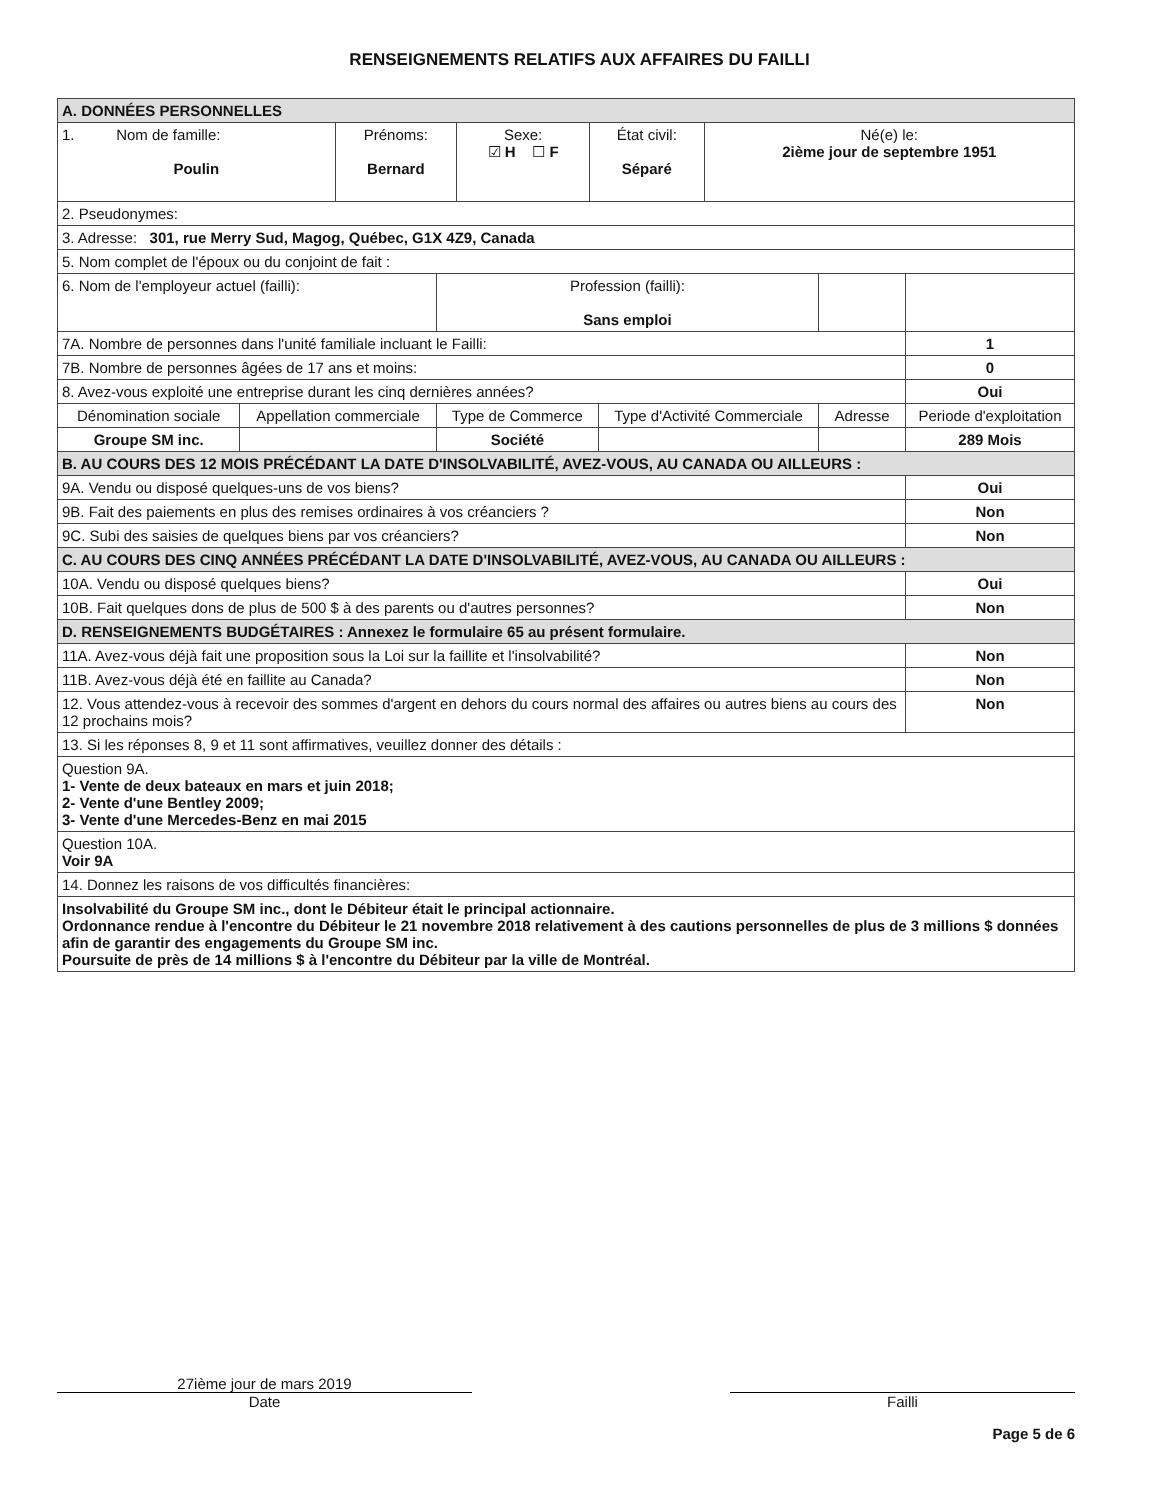RENSEIGNEMENTS RELATIFS AUX AFFAIRES DU FAILLI
| A. DONNÉES PERSONNELLES | | | | | |
| / 1. Nom de famille: Poulin / Prénoms: Bernard / Sexe: ☑ H ☐ F / État civil: Séparé / Né(e) le: 2ième jour de septembre 1951 / | | | | | |
| 2. Pseudonymes: | | | | | |
| 3. Adresse: 301, rue Merry Sud, Magog, Québec, G1X 4Z9, Canada | | | | | |
| 5. Nom complet de l'époux ou du conjoint de fait : | | | | | |
| 6. Nom de l'employeur actuel (failli): | | Profession (failli): Sans emploi | | | |
| 7A. Nombre de personnes dans l'unité familiale incluant le Failli: | | | | | 1 |
| 7B. Nombre de personnes âgées de 17 ans et moins: | | | | | 0 |
| 8. Avez-vous exploité une entreprise durant les cinq dernières années? | | | | | Oui |
| Dénomination sociale | Appellation commerciale | Type de Commerce | Type d'Activité Commerciale | Adresse | Periode d'exploitation |
| Groupe SM inc. | | Société | | | 289 Mois |
| B. AU COURS DES 12 MOIS PRÉCÉDANT LA DATE D'INSOLVABILITÉ, AVEZ-VOUS, AU CANADA OU AILLEURS : | | | | | |
| 9A. Vendu ou disposé quelques-uns de vos biens? | | | | | Oui |
| 9B. Fait des paiements en plus des remises ordinaires à vos créanciers ? | | | | | Non |
| 9C. Subi des saisies de quelques biens par vos créanciers? | | | | | Non |
| C. AU COURS DES CINQ ANNÉES PRÉCÉDANT LA DATE D'INSOLVABILITÉ, AVEZ-VOUS, AU CANADA OU AILLEURS : | | | | | |
| 10A. Vendu ou disposé quelques biens? | | | | | Oui |
| 10B. Fait quelques dons de plus de 500 $ à des parents ou d'autres personnes? | | | | | Non |
| D. RENSEIGNEMENTS BUDGÉTAIRES : Annexez le formulaire 65 au présent formulaire. | | | | | |
| 11A. Avez-vous déjà fait une proposition sous la Loi sur la faillite et l'insolvabilité? | | | | | Non |
| 11B. Avez-vous déjà été en faillite au Canada? | | | | | Non |
| 12. Vous attendez-vous à recevoir des sommes d'argent en dehors du cours normal des affaires ou autres biens au cours des 12 prochains mois? | | | | | Non |
| 13. Si les réponses 8, 9 et 11 sont affirmatives, veuillez donner des détails : | | | | | |
| Question 9A. 1- Vente de deux bateaux en mars et juin 2018; 2- Vente d'une Bentley 2009; 3- Vente d'une Mercedes-Benz en mai 2015 | | | | | |
| Question 10A. Voir 9A | | | | | |
| 14. Donnez les raisons de vos difficultés financières: | | | | | |
| Insolvabilité du Groupe SM inc., dont le Débiteur était le principal actionnaire. Ordonnance rendue à l'encontre du Débiteur le 21 novembre 2018 relativement à des cautions personnelles de plus de 3 millions $ données afin de garantir des engagements du Groupe SM inc. Poursuite de près de 14 millions $ à l'encontre du Débiteur par la ville de Montréal. | | | | | |
27ième jour de mars 2019
Date
Failli
Page 5 de 6